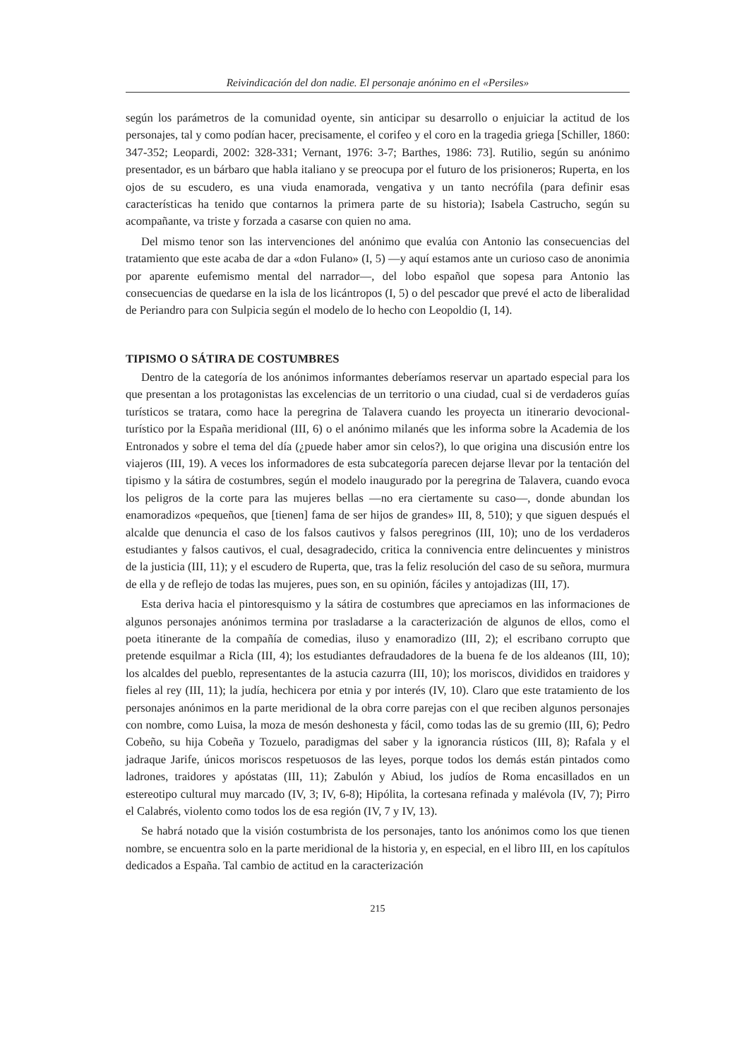Reivindicación del don nadie. El personaje anónimo en el «Persiles»
según los parámetros de la comunidad oyente, sin anticipar su desarrollo o enjuiciar la actitud de los personajes, tal y como podían hacer, precisamente, el corifeo y el coro en la tragedia griega [Schiller, 1860: 347-352; Leopardi, 2002: 328-331; Vernant, 1976: 3-7; Barthes, 1986: 73]. Rutilio, según su anónimo presentador, es un bárbaro que habla italiano y se preocupa por el futuro de los prisioneros; Ruperta, en los ojos de su escudero, es una viuda enamorada, vengativa y un tanto necrófila (para definir esas características ha tenido que contarnos la primera parte de su historia); Isabela Castrucho, según su acompañante, va triste y forzada a casarse con quien no ama.
Del mismo tenor son las intervenciones del anónimo que evalúa con Antonio las consecuencias del tratamiento que este acaba de dar a «don Fulano» (I, 5) —y aquí estamos ante un curioso caso de anonimia por aparente eufemismo mental del narrador—, del lobo español que sopesa para Antonio las consecuencias de quedarse en la isla de los licántropos (I, 5) o del pescador que prevé el acto de liberalidad de Periandro para con Sulpicia según el modelo de lo hecho con Leopoldio (I, 14).
TIPISMO O SÁTIRA DE COSTUMBRES
Dentro de la categoría de los anónimos informantes deberíamos reservar un apartado especial para los que presentan a los protagonistas las excelencias de un territorio o una ciudad, cual si de verdaderos guías turísticos se tratara, como hace la peregrina de Talavera cuando les proyecta un itinerario devocional-turístico por la España meridional (III, 6) o el anónimo milanés que les informa sobre la Academia de los Entronados y sobre el tema del día (¿puede haber amor sin celos?), lo que origina una discusión entre los viajeros (III, 19). A veces los informadores de esta subcategoría parecen dejarse llevar por la tentación del tipismo y la sátira de costumbres, según el modelo inaugurado por la peregrina de Talavera, cuando evoca los peligros de la corte para las mujeres bellas —no era ciertamente su caso—, donde abundan los enamoradizos «pequeños, que [tienen] fama de ser hijos de grandes» III, 8, 510); y que siguen después el alcalde que denuncia el caso de los falsos cautivos y falsos peregrinos (III, 10); uno de los verdaderos estudiantes y falsos cautivos, el cual, desagradecido, critica la connivencia entre delincuentes y ministros de la justicia (III, 11); y el escudero de Ruperta, que, tras la feliz resolución del caso de su señora, murmura de ella y de reflejo de todas las mujeres, pues son, en su opinión, fáciles y antojadizas (III, 17).
Esta deriva hacia el pintoresquismo y la sátira de costumbres que apreciamos en las informaciones de algunos personajes anónimos termina por trasladarse a la caracterización de algunos de ellos, como el poeta itinerante de la compañía de comedias, iluso y enamoradizo (III, 2); el escribano corrupto que pretende esquilmar a Ricla (III, 4); los estudiantes defraudadores de la buena fe de los aldeanos (III, 10); los alcaldes del pueblo, representantes de la astucia cazurra (III, 10); los moriscos, divididos en traidores y fieles al rey (III, 11); la judía, hechicera por etnia y por interés (IV, 10). Claro que este tratamiento de los personajes anónimos en la parte meridional de la obra corre parejas con el que reciben algunos personajes con nombre, como Luisa, la moza de mesón deshonesta y fácil, como todas las de su gremio (III, 6); Pedro Cobeño, su hija Cobeña y Tozuelo, paradigmas del saber y la ignorancia rústicos (III, 8); Rafala y el jadraque Jarife, únicos moriscos respetuosos de las leyes, porque todos los demás están pintados como ladrones, traidores y apóstatas (III, 11); Zabulón y Abiud, los judíos de Roma encasillados en un estereotipo cultural muy marcado (IV, 3; IV, 6-8); Hipólita, la cortesana refinada y malévola (IV, 7); Pirro el Calabrés, violento como todos los de esa región (IV, 7 y IV, 13).
Se habrá notado que la visión costumbrista de los personajes, tanto los anónimos como los que tienen nombre, se encuentra solo en la parte meridional de la historia y, en especial, en el libro III, en los capítulos dedicados a España. Tal cambio de actitud en la caracterización
215